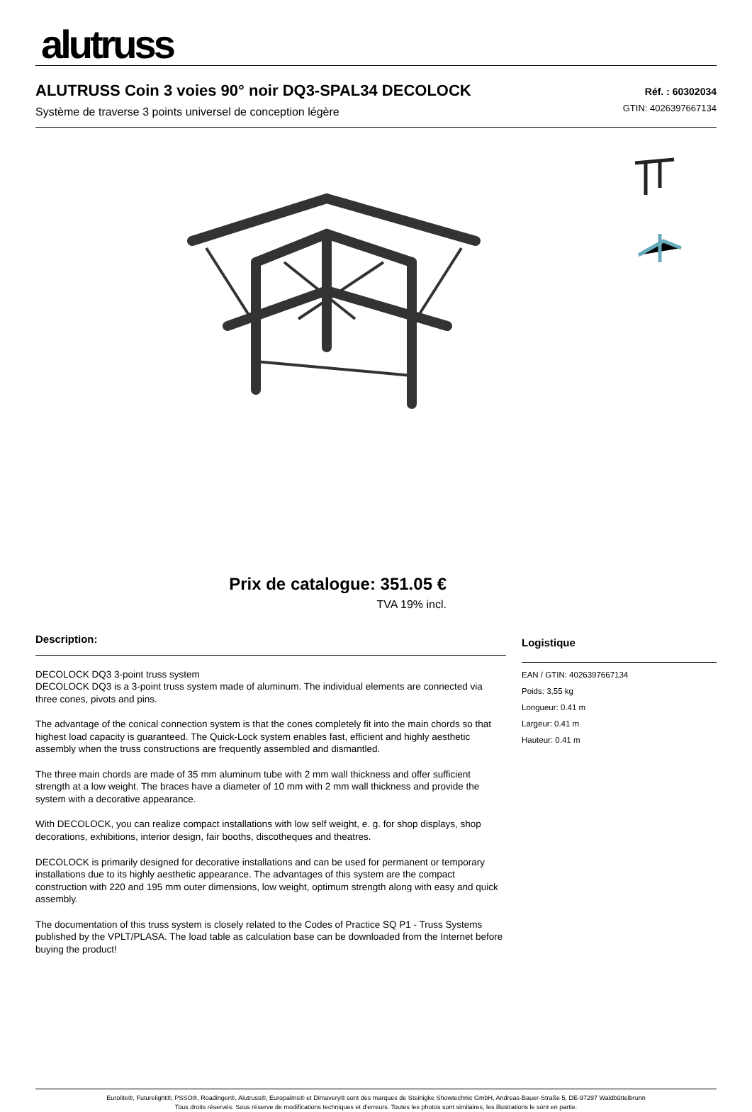alutruss
ALUTRUSS Coin 3 voies 90° noir DQ3-SPAL34 DECOLOCK
Système de traverse 3 points universel de conception légère
Réf. : 60302034
GTIN: 4026397667134
Prix de catalogue: 351.05 €
TVA 19% incl.
Description:
DECOLOCK DQ3 3-point truss system
DECOLOCK DQ3 is a 3-point truss system made of aluminum. The individual elements are connected via three cones, pivots and pins.
The advantage of the conical connection system is that the cones completely fit into the main chords so that highest load capacity is guaranteed. The Quick-Lock system enables fast, efficient and highly aesthetic assembly when the truss constructions are frequently assembled and dismantled.
The three main chords are made of 35 mm aluminum tube with 2 mm wall thickness and offer sufficient strength at a low weight. The braces have a diameter of 10 mm with 2 mm wall thickness and provide the system with a decorative appearance.
With DECOLOCK, you can realize compact installations with low self weight, e. g. for shop displays, shop decorations, exhibitions, interior design, fair booths, discotheques and theatres.
DECOLOCK is primarily designed for decorative installations and can be used for permanent or temporary installations due to its highly aesthetic appearance. The advantages of this system are the compact construction with 220 and 195 mm outer dimensions, low weight, optimum strength along with easy and quick assembly.
The documentation of this truss system is closely related to the Codes of Practice SQ P1 - Truss Systems published by the VPLT/PLASA. The load table as calculation base can be downloaded from the Internet before buying the product!
Logistique
EAN / GTIN: 4026397667134
Poids: 3,55 kg
Longueur: 0.41 m
Largeur: 0.41 m
Hauteur: 0.41 m
Eurolite®, Futurelight®, PSSO®, Roadinger®, Alutruss®, Europalms® et Dimavery® sont des marques de Steinigke Showtechnic GmbH, Andreas-Bauer-Straße 5, DE-97297 Waldbüttelbrunn
Tous droits réservés. Sous réserve de modifications techniques et d'erreurs. Toutes les photos sont similaires, les illustrations le sont en partie.